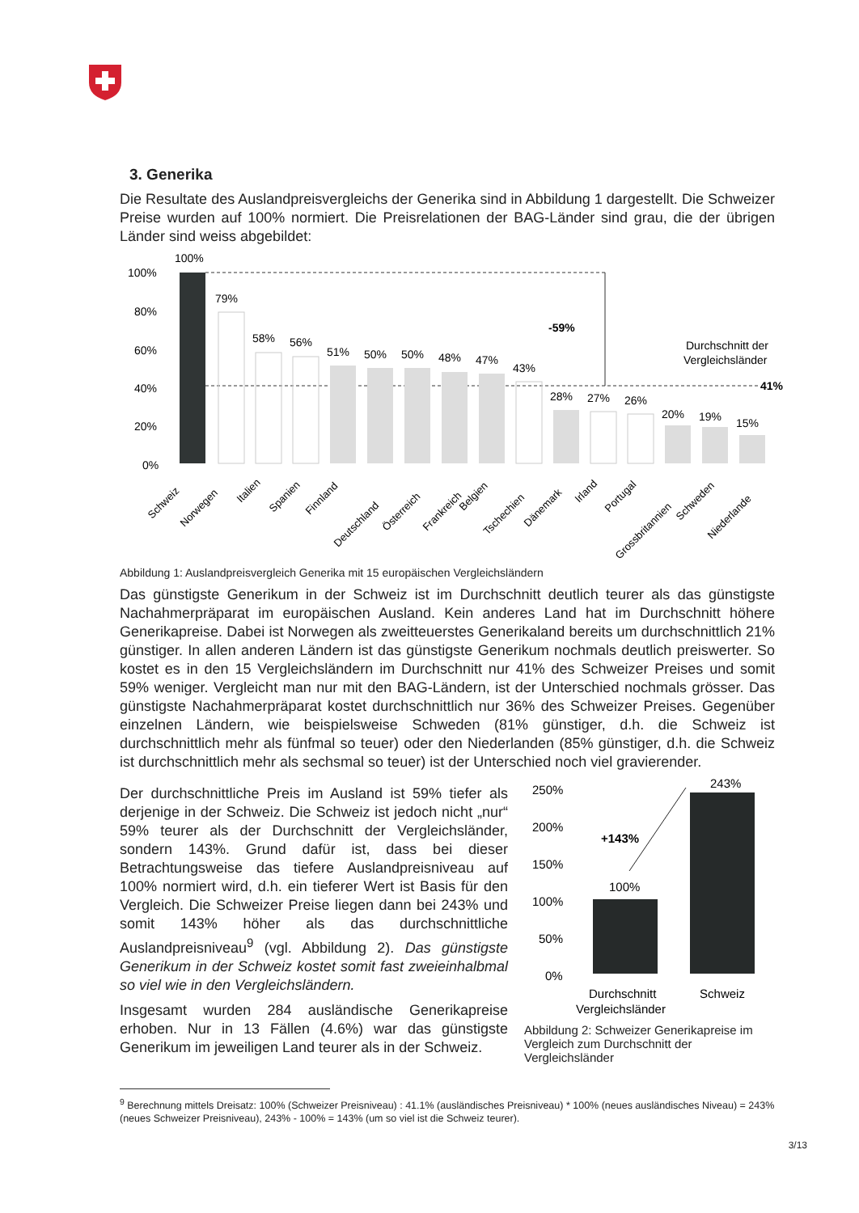3. Generika
Die Resultate des Auslandpreisvergleichs der Generika sind in Abbildung 1 dargestellt. Die Schweizer Preise wurden auf 100% normiert. Die Preisrelationen der BAG-Länder sind grau, die der übrigen Länder sind weiss abgebildet:
100%
80%
60%
40%
20%
0%
100%
-59%
Durchschnitt der
Vergleichsländer
41%
79%
58%
56%
51%
50%
50%
48%
47%
43%
28%
27%
26%
20%
19%
15%
Schweiz
Norwegen
Italien
Spanien
Finnland
Deutschland
Österreich
Frankreich
Belgien
Tschechien
Dänemark
Irland
Portugal
Grossbritannien
Schweden
Niederlande
Abbildung 1: Auslandpreisvergleich Generika mit 15 europäischen Vergleichsländern
Das günstigste Generikum in der Schweiz ist im Durchschnitt deutlich teurer als das günstigste Nachahmerpräparat im europäischen Ausland. Kein anderes Land hat im Durchschnitt höhere Generikapreise. Dabei ist Norwegen als zweitteuerstes Generikaland bereits um durchschnittlich 21% günstiger. In allen anderen Ländern ist das günstigste Generikum nochmals deutlich preiswerter. So kostet es in den 15 Vergleichsländern im Durchschnitt nur 41% des Schweizer Preises und somit 59% weniger. Vergleicht man nur mit den BAG-Ländern, ist der Unterschied nochmals grösser. Das günstigste Nachahmerpräparat kostet durchschnittlich nur 36% des Schweizer Preises. Gegenüber einzelnen Ländern, wie beispielsweise Schweden (81% günstiger, d.h. die Schweiz ist durchschnittlich mehr als fünfmal so teuer) oder den Niederlanden (85% günstiger, d.h. die Schweiz ist durchschnittlich mehr als sechsmal so teuer) ist der Unterschied noch viel gravierender.
Der durchschnittliche Preis im Ausland ist 59% tiefer als derjenige in der Schweiz. Die Schweiz ist jedoch nicht „nur“ 59% teurer als der Durchschnitt der Vergleichsländer, sondern 143%. Grund dafür ist, dass bei dieser Betrachtungsweise das tiefere Auslandpreisniveau auf 100% normiert wird, d.h. ein tieferer Wert ist Basis für den Vergleich. Die Schweizer Preise liegen dann bei 243% und somit 143% höher als das durchschnittliche Auslandpreisniveau<sup>9</sup> (vgl. Abbildung 2). Das günstigste Generikum in der Schweiz kostet somit fast zweieinhalbmal so viel wie in den Vergleichsländern.
Insgesamt wurden 284 ausländische Generikapreise erhoben. Nur in 13 Fällen (4.6%) war das günstigste Generikum im jeweiligen Land teurer als in der Schweiz.
250%
200%
150%
100%
50%
0%
+143%
100%
243%
Durchschnitt
Schweiz
Vergleichsländer
Abbildung 2: Schweizer Generikapreise im Vergleich zum Durchschnitt der Vergleichsländer
<sup>9</sup> Berechnung mittels Dreisatz: 100% (Schweizer Preisniveau) : 41.1% (ausländisches Preisniveau) * 100% (neues ausländisches Niveau) = 243% (neues Schweizer Preisniveau), 243% - 100% = 143% (um so viel ist die Schweiz teurer).
3/13